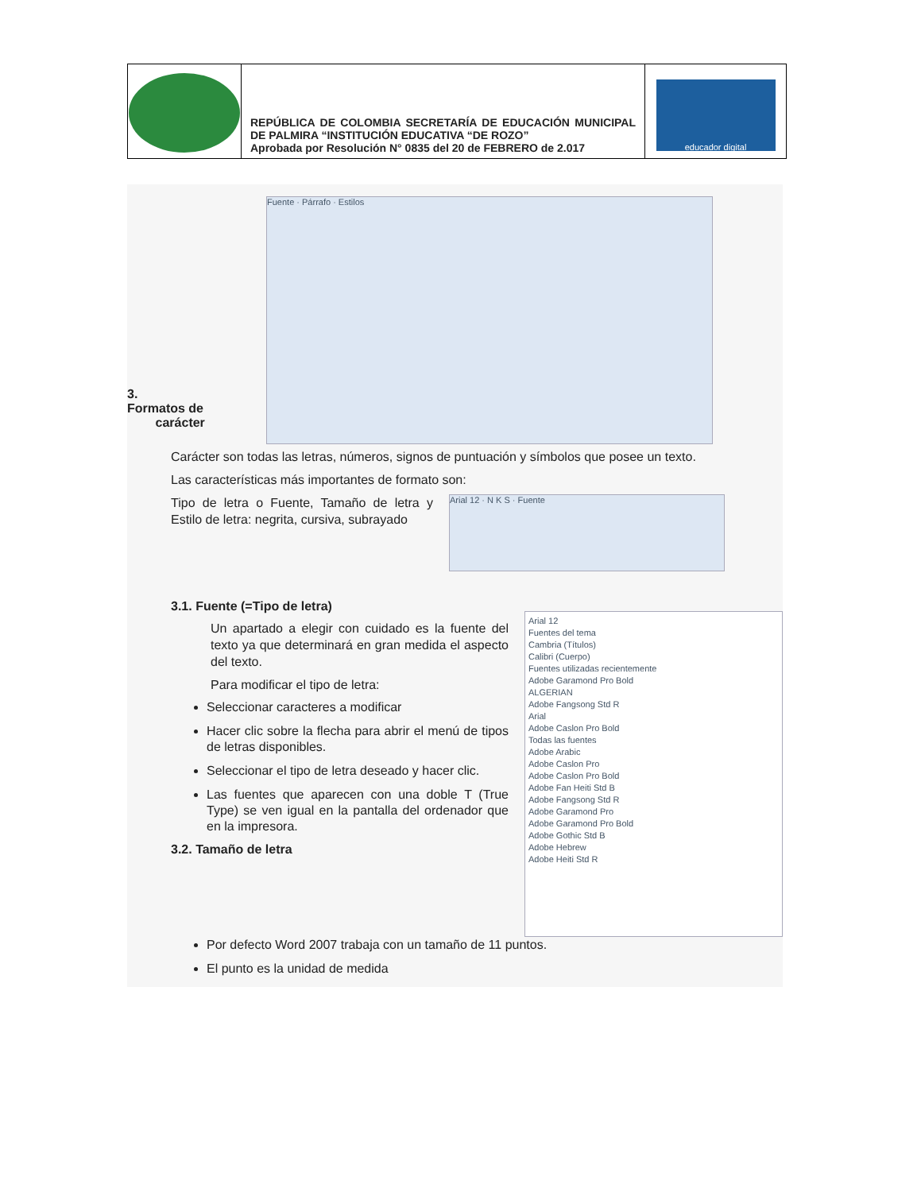| | REPÚBLICA DE COLOMBIA SECRETARÍA DE EDUCACIÓN MUNICIPAL DE PALMIRA “INSTITUCIÓN EDUCATIVA “DE ROZO” Aprobada por Resolución N° 0835 del 20 de FEBRERO de 2.017 | educador digital |
3.
Formatos de
carácter
Fuente · Párrafo · Estilos
Carácter son todas las letras, números, signos de puntuación y símbolos que posee un texto.
Las características más importantes de formato son:
Tipo de letra o Fuente, Tamaño de letra y Estilo de letra: negrita, cursiva, subrayado
Arial 12 · N K S · Fuente
3.1. Fuente (=Tipo de letra)
Un apartado a elegir con cuidado es la fuente del texto ya que determinará en gran medida el aspecto del texto.
Para modificar el tipo de letra:
Seleccionar caracteres a modificar
Hacer clic sobre la flecha para abrir el menú de tipos de letras disponibles.
Seleccionar el tipo de letra deseado y hacer clic.
Las fuentes que aparecen con una doble T (True Type) se ven igual en la pantalla del ordenador que en la impresora.
3.2. Tamaño de letra
Arial 12
Fuentes del tema
Cambria (Títulos)
Calibri (Cuerpo)
Fuentes utilizadas recientemente
Adobe Garamond Pro Bold
ALGERIAN
Adobe Fangsong Std R
Arial
Adobe Caslon Pro Bold
Todas las fuentes
Adobe Arabic
Adobe Caslon Pro
Adobe Caslon Pro Bold
Adobe Fan Heiti Std B
Adobe Fangsong Std R
Adobe Garamond Pro
Adobe Garamond Pro Bold
Adobe Gothic Std B
Adobe Hebrew
Adobe Heiti Std R
Por defecto Word 2007 trabaja con un tamaño de 11 puntos.
El punto es la unidad de medida